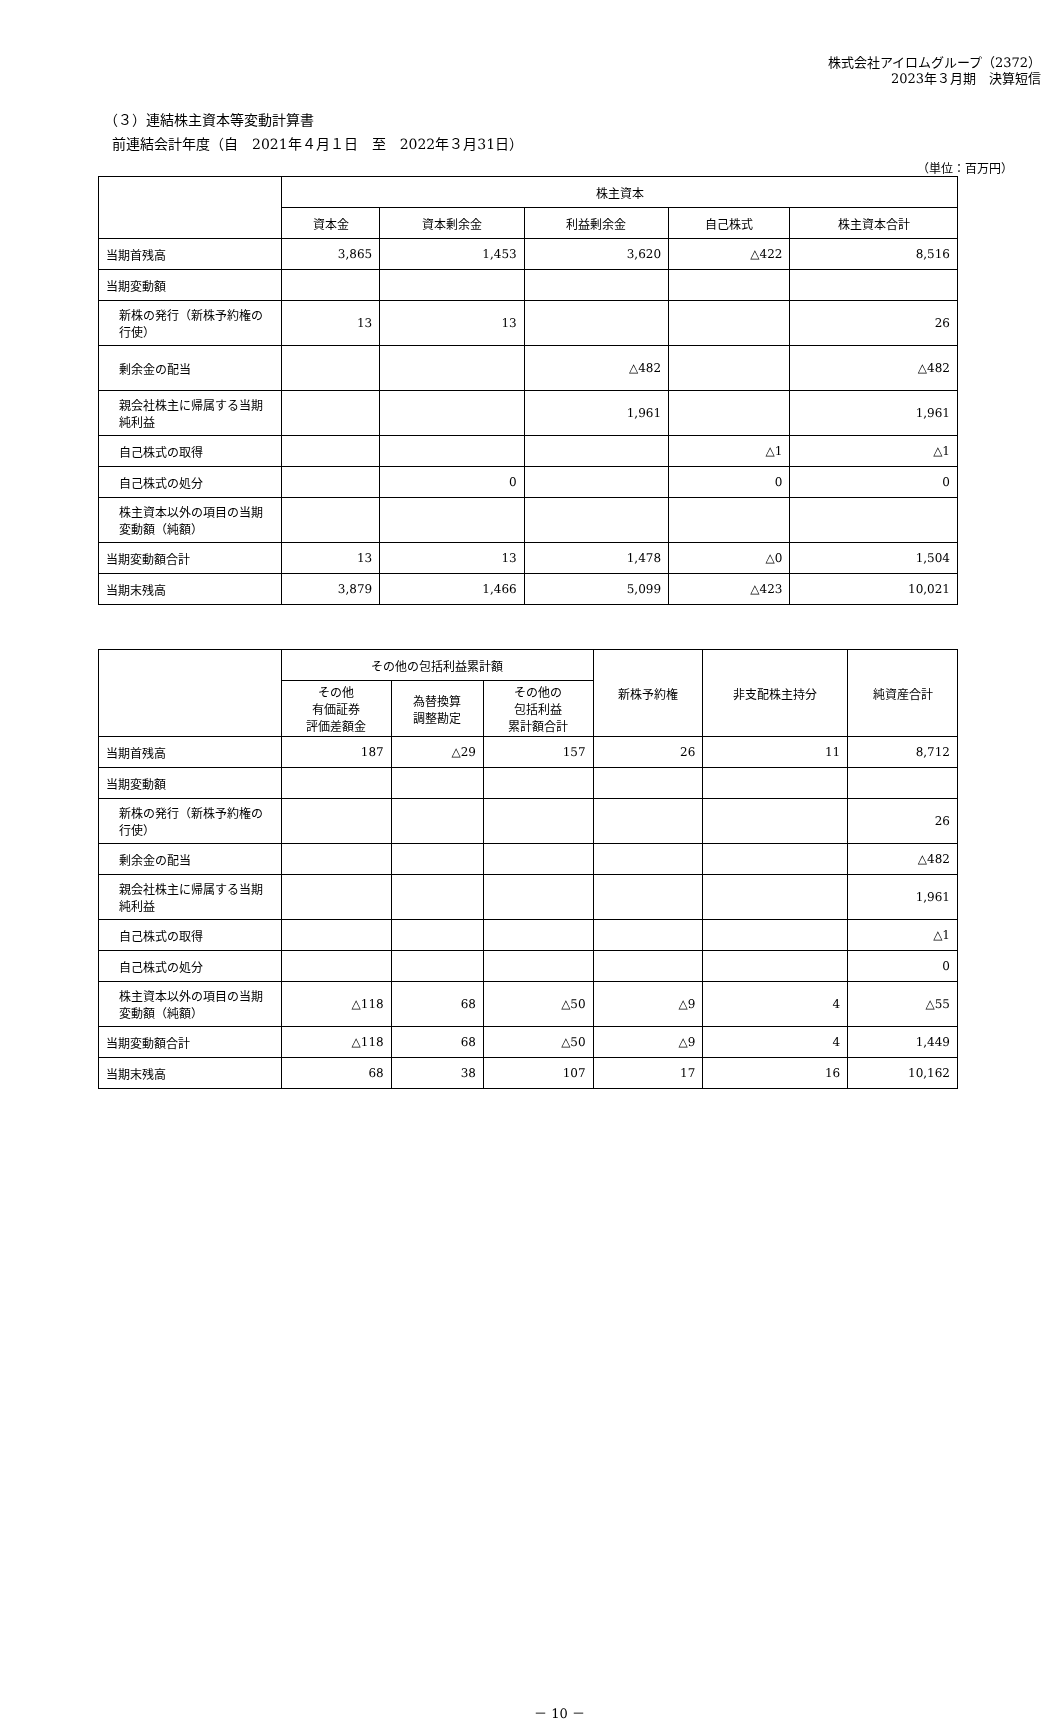株式会社アイロムグループ（2372）
2023年３月期　決算短信
（３）連結株主資本等変動計算書
前連結会計年度（自　2021年４月１日　至　2022年３月31日）
（単位：百万円）
| | 株主資本 | | | | |
| --- | --- | --- | --- | --- | --- |
| | 資本金 | 資本剰余金 | 利益剰余金 | 自己株式 | 株主資本合計 |
| 当期首残高 | 3,865 | 1,453 | 3,620 | △422 | 8,516 |
| 当期変動額 | | | | | |
| 新株の発行（新株予約権の行使） | 13 | 13 | | | 26 |
| 剰余金の配当 | | | △482 | | △482 |
| 親会社株主に帰属する当期純利益 | | | 1,961 | | 1,961 |
| 自己株式の取得 | | | | △1 | △1 |
| 自己株式の処分 | | 0 | | 0 | 0 |
| 株主資本以外の項目の当期変動額（純額） | | | | | |
| 当期変動額合計 | 13 | 13 | 1,478 | △0 | 1,504 |
| 当期末残高 | 3,879 | 1,466 | 5,099 | △423 | 10,021 |
| | その他の包括利益累計額 | | | 新株予約権 | 非支配株主持分 | 純資産合計 |
| --- | --- | --- | --- | --- | --- | --- |
| | その他 有価証券 評価差額金 | 為替換算 調整勘定 | その他の 包括利益 累計額合計 | | | |
| 当期首残高 | 187 | △29 | 157 | 26 | 11 | 8,712 |
| 当期変動額 | | | | | | |
| 新株の発行（新株予約権の行使） | | | | | | 26 |
| 剰余金の配当 | | | | | | △482 |
| 親会社株主に帰属する当期純利益 | | | | | | 1,961 |
| 自己株式の取得 | | | | | | △1 |
| 自己株式の処分 | | | | | | 0 |
| 株主資本以外の項目の当期変動額（純額） | △118 | 68 | △50 | △9 | 4 | △55 |
| 当期変動額合計 | △118 | 68 | △50 | △9 | 4 | 1,449 |
| 当期末残高 | 68 | 38 | 107 | 17 | 16 | 10,162 |
－ 10 －